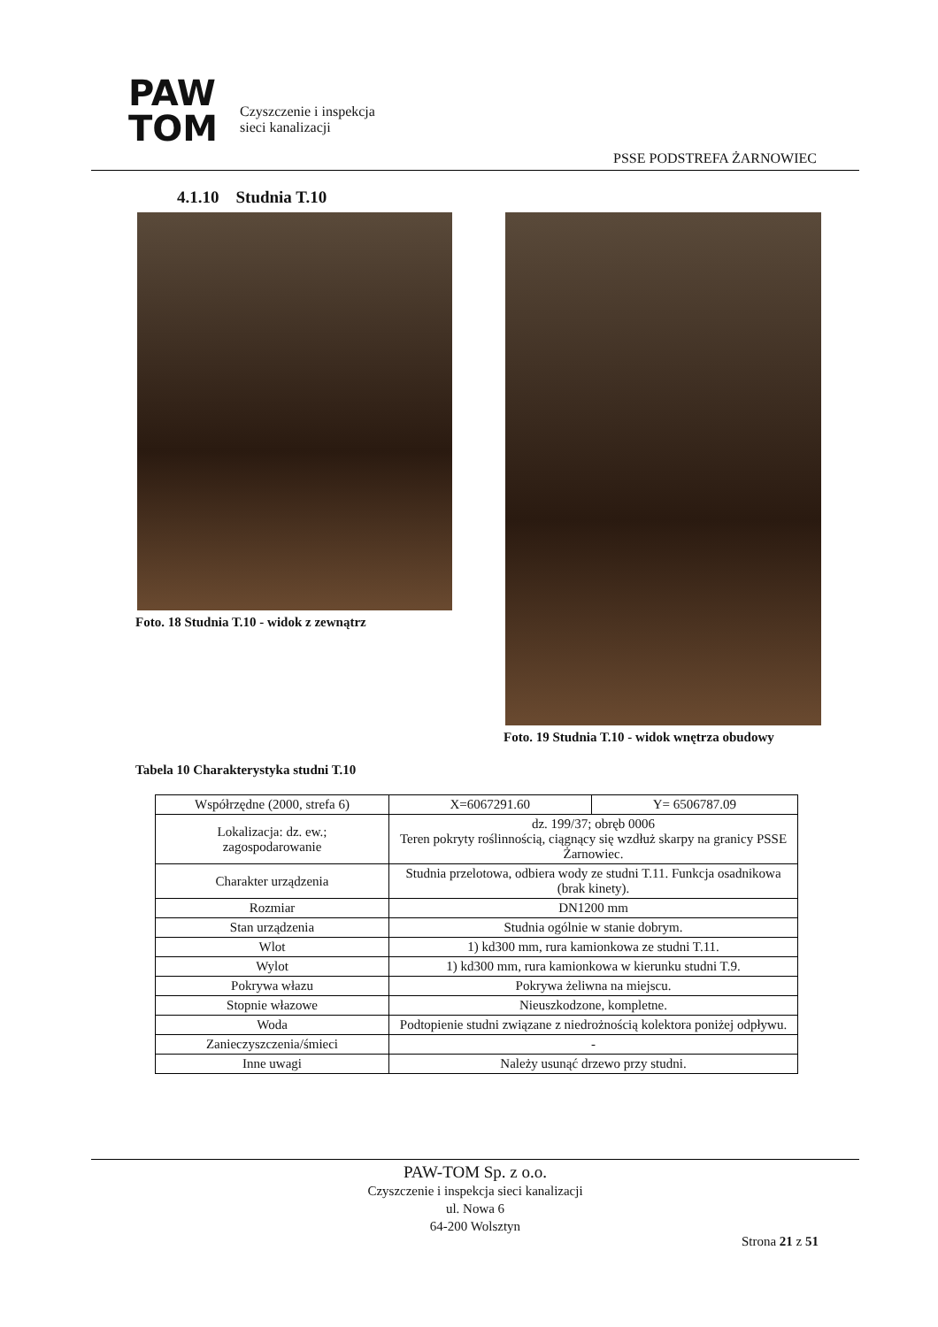PAW
TOM
Czyszczenie i inspekcja
sieci kanalizacji
PSSE PODSTREFA ŻARNOWIEC
4.1.10 Studnia T.10
Foto. 18 Studnia T.10 - widok z zewnątrz
Foto. 19 Studnia T.10 - widok wnętrza obudowy
Tabela 10 Charakterystyka studni T.10
| Współrzędne (2000, strefa 6) | X=6067291.60 | Y= 6506787.09 |
| Lokalizacja: dz. ew.; zagospodarowanie | dz. 199/37; obręb 0006 Teren pokryty roślinnością, ciągnący się wzdłuż skarpy na granicy PSSE Żarnowiec. | |
| Charakter urządzenia | Studnia przelotowa, odbiera wody ze studni T.11. Funkcja osadnikowa (brak kinety). | |
| Rozmiar | DN1200 mm | |
| Stan urządzenia | Studnia ogólnie w stanie dobrym. | |
| Wlot | 1) kd300 mm, rura kamionkowa ze studni T.11. | |
| Wylot | 1) kd300 mm, rura kamionkowa w kierunku studni T.9. | |
| Pokrywa włazu | Pokrywa żeliwna na miejscu. | |
| Stopnie włazowe | Nieuszkodzone, kompletne. | |
| Woda | Podtopienie studni związane z niedrożnością kolektora poniżej odpływu. | |
| Zanieczyszczenia/śmieci | - | |
| Inne uwagi | Należy usunąć drzewo przy studni. | |
PAW-TOM Sp. z o.o.
Czyszczenie i inspekcja sieci kanalizacji
ul. Nowa 6
64-200 Wolsztyn
Strona 21 z 51